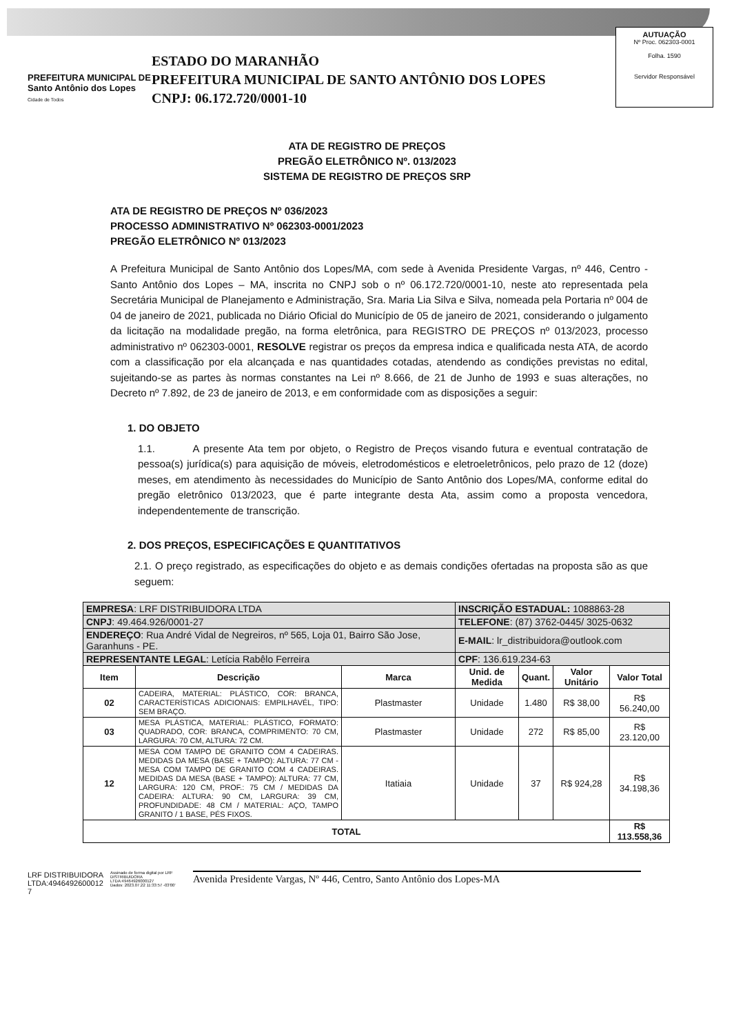PREFEITURA MUNICIPAL DE
Santo Antônio dos Lopes
Cidade de Todos
ESTADO DO MARANHÃO
PREFEITURA MUNICIPAL DE SANTO ANTÔNIO DOS LOPES
CNPJ: 06.172.720/0001-10
AUTUAÇÃO
Nº Proc. 062303-0001
Folha. 1590
Servidor Responsável
ATA DE REGISTRO DE PREÇOS
PREGÃO ELETRÔNICO Nº. 013/2023
SISTEMA DE REGISTRO DE PREÇOS SRP
ATA DE REGISTRO DE PREÇOS Nº 036/2023
PROCESSO ADMINISTRATIVO Nº 062303-0001/2023
PREGÃO ELETRÔNICO Nº 013/2023
A Prefeitura Municipal de Santo Antônio dos Lopes/MA, com sede à Avenida Presidente Vargas, nº 446, Centro - Santo Antônio dos Lopes – MA, inscrita no CNPJ sob o nº 06.172.720/0001-10, neste ato representada pela Secretária Municipal de Planejamento e Administração, Sra. Maria Lia Silva e Silva, nomeada pela Portaria nº 004 de 04 de janeiro de 2021, publicada no Diário Oficial do Município de 05 de janeiro de 2021, considerando o julgamento da licitação na modalidade pregão, na forma eletrônica, para REGISTRO DE PREÇOS nº 013/2023, processo administrativo nº 062303-0001, RESOLVE registrar os preços da empresa indica e qualificada nesta ATA, de acordo com a classificação por ela alcançada e nas quantidades cotadas, atendendo as condições previstas no edital, sujeitando-se as partes às normas constantes na Lei nº 8.666, de 21 de Junho de 1993 e suas alterações, no Decreto nº 7.892, de 23 de janeiro de 2013, e em conformidade com as disposições a seguir:
1. DO OBJETO
1.1. A presente Ata tem por objeto, o Registro de Preços visando futura e eventual contratação de pessoa(s) jurídica(s) para aquisição de móveis, eletrodomésticos e eletroeletrônicos, pelo prazo de 12 (doze) meses, em atendimento às necessidades do Município de Santo Antônio dos Lopes/MA, conforme edital do pregão eletrônico 013/2023, que é parte integrante desta Ata, assim como a proposta vencedora, independentemente de transcrição.
2. DOS PREÇOS, ESPECIFICAÇÕES E QUANTITATIVOS
2.1. O preço registrado, as especificações do objeto e as demais condições ofertadas na proposta são as que seguem:
| EMPRESA : LRF DISTRIBUIDORA LTDA | | | INSCRIÇÃO ESTADUAL: 1088863-28 | | | |
| CNPJ : 49.464.926/0001-27 | | | TELEFONE : (87) 3762-0445/ 3025-0632 | | | |
| ENDEREÇO : Rua André Vidal de Negreiros, nº 565, Loja 01, Bairro São Jose, Garanhuns - PE. | | | E-MAIL : lr_distribuidora@outlook.com | | | |
| REPRESENTANTE LEGAL : Letícia Rabêlo Ferreira | | | CPF : 136.619.234-63 | | | |
| Item | Descrição | Marca | Unid. de Medida | Quant. | Valor Unitário | Valor Total |
| 02 | CADEIRA, MATERIAL: PLÁSTICO, COR: BRANCA, CARACTERÍSTICAS ADICIONAIS: EMPILHAVÉL, TIPO: SEM BRAÇO. | Plastmaster | Unidade | 1.480 | R$ 38,00 | R$ 56.240,00 |
| 03 | MESA PLÁSTICA, MATERIAL: PLÁSTICO, FORMATO: QUADRADO, COR: BRANCA, COMPRIMENTO: 70 CM, LARGURA: 70 CM, ALTURA: 72 CM. | Plastmaster | Unidade | 272 | R$ 85,00 | R$ 23.120,00 |
| 12 | MESA COM TAMPO DE GRANITO COM 4 CADEIRAS. MEDIDAS DA MESA (BASE + TAMPO): ALTURA: 77 CM - MESA COM TAMPO DE GRANITO COM 4 CADEIRAS. MEDIDAS DA MESA (BASE + TAMPO): ALTURA: 77 CM, LARGURA: 120 CM, PROF.: 75 CM / MEDIDAS DA CADEIRA: ALTURA: 90 CM, LARGURA: 39 CM, PROFUNDIDADE: 48 CM / MATERIAL: AÇO, TAMPO GRANITO / 1 BASE, PÉS FIXOS. | Itatiaia | Unidade | 37 | R$ 924,28 | R$ 34.198,36 |
| TOTAL | | | | | | R$ 113.558,36 |
LRF DISTRIBUIDORA
LTDA:4946492600012
7
Assinado de forma digital por LRF DISTRIBUIDORA LTDA:49464926000127
Dados: 2023.07.22 11:33:57 -03'00'
Avenida Presidente Vargas, Nº 446, Centro, Santo Antônio dos Lopes-MA